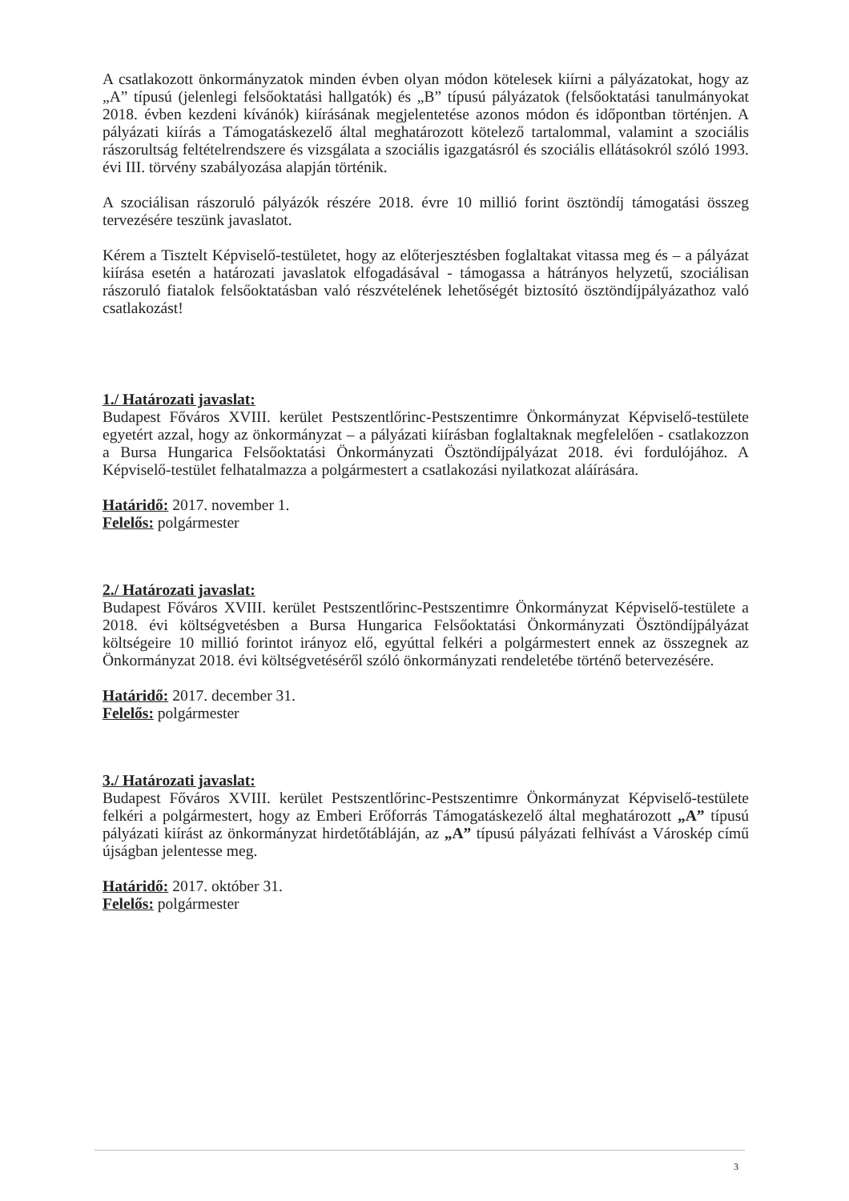A csatlakozott önkormányzatok minden évben olyan módon kötelesek kiírni a pályázatokat, hogy az „A” típusú (jelenlegi felsőoktatási hallgatók) és „B” típusú pályázatok (felsőoktatási tanulmányokat 2018. évben kezdeni kívánók) kiírásának megjelentetése azonos módon és időpontban történjen. A pályázati kiírás a Támogatáskezelő által meghatározott kötelező tartalommal, valamint a szociális rászorultság feltételrendszere és vizsgálata a szociális igazgatásról és szociális ellátásokról szóló 1993. évi III. törvény szabályozása alapján történik.
A szociálisan rászoruló pályázók részére 2018. évre 10 millió forint ösztöndíj támogatási összeg tervezésére teszünk javaslatot.
Kérem a Tisztelt Képviselő-testületet, hogy az előterjesztésben foglaltakat vitassa meg és – a pályázat kiírása esetén a határozati javaslatok elfogadásával - támogassa a hátrányos helyzetű, szociálisan rászoruló fiatalok felsőoktatásban való részvételének lehetőségét biztosító ösztöndíjpályázathoz való csatlakozást!
1./ Határozati javaslat:
Budapest Főváros XVIII. kerület Pestszentlőrinc-Pestszentimre Önkormányzat Képviselő-testülete egyetért azzal, hogy az önkormányzat – a pályázati kiírásban foglaltaknak megfelelően - csatlakozzon a Bursa Hungarica Felsőoktatási Önkormányzati Ösztöndíjpályázat 2018. évi fordulójához. A Képviselő-testület felhatalmazza a polgármestert a csatlakozási nyilatkozat aláírására.
Határidő: 2017. november 1.
Felelős: polgármester
2./ Határozati javaslat:
Budapest Főváros XVIII. kerület Pestszentlőrinc-Pestszentimre Önkormányzat Képviselő-testülete a 2018. évi költségvetésben a Bursa Hungarica Felsőoktatási Önkormányzati Ösztöndíjpályázat költségeire 10 millió forintot irányoz elő, egyúttal felkéri a polgármestert ennek az összegnek az Önkormányzat 2018. évi költségvetéséről szóló önkormányzati rendeletébe történő betervezésére.
Határidő: 2017. december 31.
Felelős: polgármester
3./ Határozati javaslat:
Budapest Főváros XVIII. kerület Pestszentlőrinc-Pestszentimre Önkormányzat Képviselő-testülete felkéri a polgármestert, hogy az Emberi Erőforrás Támogatáskezelő által meghatározott „A” típusú pályázati kiírást az önkormányzat hirdetőtábláján, az „A” típusú pályázati felhívást a Városkép című újságban jelentesse meg.
Határidő: 2017. október 31.
Felelős: polgármester
3